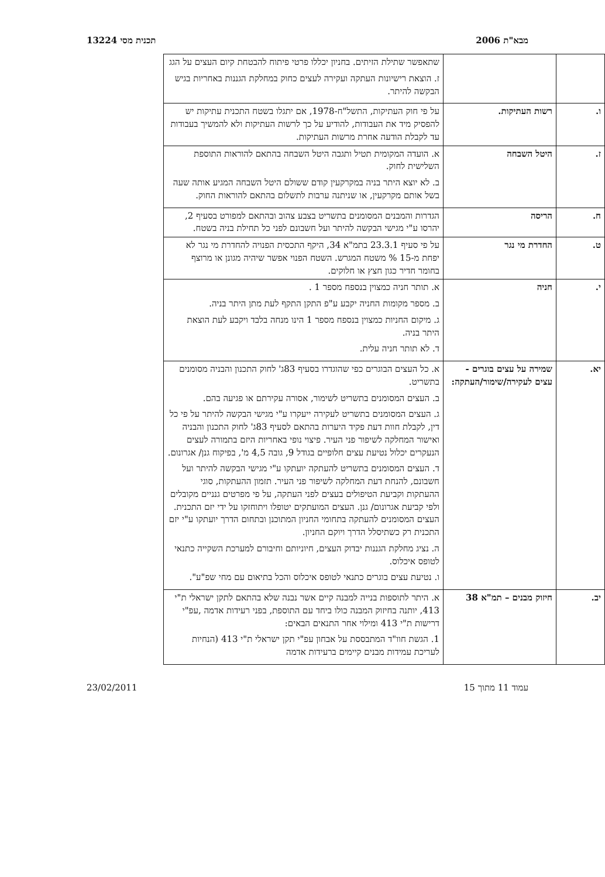מבא"ת 2006 תכנית מסי 13224
| | | שתאפשר שתילת הזיתים. בחניון יכללו פרטי פיתוח להבטחת קיום העצים על הגג ז. הוצאת רישיונות העתקה ועקירה לעצים כחוק במחלקת הגננות באחריות בגיש הבקשה להיתר. |
| ו. | רשות העתיקות. | על פי חוק העתיקות, התשל"ח-1978, אם יתגלו בשטח התכנית עתיקות יש להפסיק מיד את העבודות, להודיע על כך לרשות העתיקות ולא להמשיך בעבודות עד לקבלת הודעה אחרת מרשות העתיקות. |
| ז. | היטל השבחה | א. הועדה המקומית תטיל ותגבה היטל השבחה בהתאם להוראות התוספת השלישית לחוק. ב. לא יוצא היתר בניה במקרקעין קודם ששולם היטל השבחה המגיע אותה שעה בשל אותם מקרקעין, או שניתנה ערבות לתשלום בהתאם להוראות החוק. |
| ח. | הריסה | הגדרות והמבנים המסומנים בתשריט בצבע צהוב ובהתאם למפורט בסעיף 2, יהרסו ע"י מגישי הבקשה להיתר ועל חשבונם לפני כל תחילת בניה בשטח. |
| ט. | החדרת מי נגר | על פי סעיף 23.3.1 בתמ"א 34, היקף התכסית הפנויה להחדרת מי נגר לא יפחת מ-15 % משטח המגרש. השטח הפנוי אפשר שיהיה מגונן או מרוצף בחומר חדיר כגון חצץ או חלוקים. |
| י. | חניה | א. תותר חניה כמצוין בנספח מספר 1 . ב. מספר מקומות החניה יקבע ע"פ התקן התקף לעת מתן היתר בניה. ג. מיקום החניות כמצוין בנספח מספר 1 הינו מנחה בלבד ויקבע לעת הוצאת היתר בניה. ד. לא תותר חניה עלית. |
| יא. | שמירה על עצים בוגרים - עצים לעקירה/שימור/העתקה: | א. כל העצים הבוגרים כפי שהוגדרו בסעיף 83ג' לחוק התכנון והבניה מסומנים בתשריט. ב. העצים המסומנים בתשריט לשימור, אסורה עקירתם או פגיעה בהם. ג. העצים המסומנים בתשריט לעקירה ייעקרו ע"י מגישי הבקשה להיתר על פי כל דין, לקבלת חוות דעת פקיד היערות בהתאם לסעיף 83ג' לחוק התכנון והבניה ואישור המחלקה לשיפור פני העיר. פיצוי נופי באחריות היזם בתמורה לעצים הנעקרים יכלול נטיעת עצים חלופיים בגודל 9, גובה 4,5 מ', בפיקוח גנן/ אגרונום. ד. העצים המסומנים בתשריט להעתקה יועתקו ע"י מגישי הבקשה להיתר ועל חשבונם, להנחת דעת המחלקה לשיפור פני העיר. תזמון ההעתקות, סוגי ההעתקות וקביעת הטיפולים בעצים לפני העתקה, על פי מפרטים גנניים מקובלים ולפי קביעת אגרונום/ גנן. העצים המועתקים יטופלו ויתוחזקו על ידי יזם התכנית. העצים המסומנים להעתקה בתחומי החניון המתוכנן ובתחום הדרך יועתקו ע"י יזם התכנית רק כשתיסלל הדרך ויוקם החניון. ה. נציג מחלקת הגננות יבדוק העצים, חיוניותם וחיבורם למערכת השקייה כתנאי לטופס איכלוס. ו. נטיעת עצים בוגרים כתנאי לטופס איכלוס והכל בתיאום עם מחי שפ"ע". |
| יב. | חיזוק מבנים – תמ"א 38 | א. היתר לתוספות בנייה למבנה קיים אשר נבנה שלא בהתאם לתקן ישראלי ת"י 413, יותנה בחיזוק המבנה כולו ביחד עם התוספת, בפני רעידות אדמה ,עפ"י דרישות ת"י 413 ומילוי אחר התנאים הבאים: 1. הגשת חוו"ד המתבססת על אבחון עפ"י תקן ישראלי ת"י 413 (הנחיות לעריכת עמידות מבנים קיימים ברעידות אדמה |
עמוד 11 מתוך 15 23/02/2011